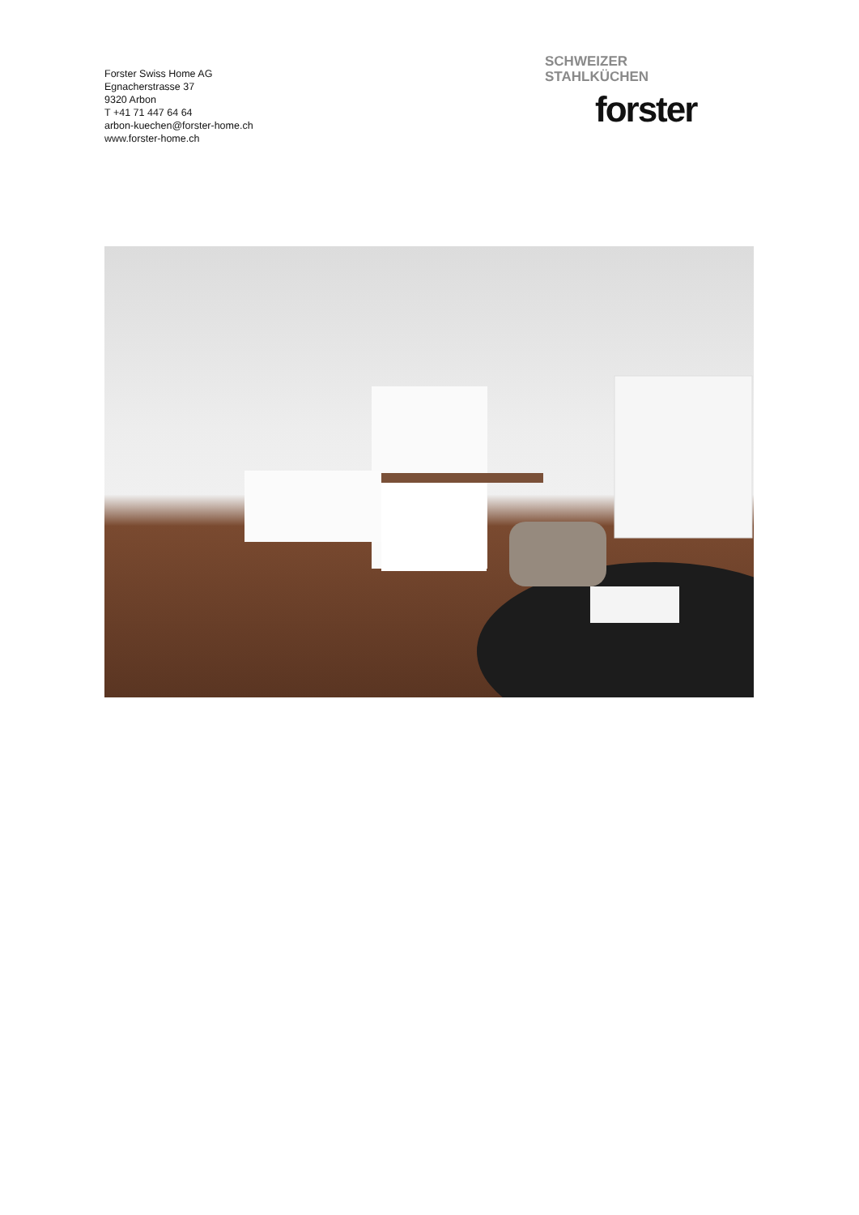Forster Swiss Home AG
Egnacherstrasse 37
9320 Arbon
T +41 71 447 64 64
arbon-kuechen@forster-home.ch
www.forster-home.ch
SCHWEIZER
STAHLKÜCHEN
forster